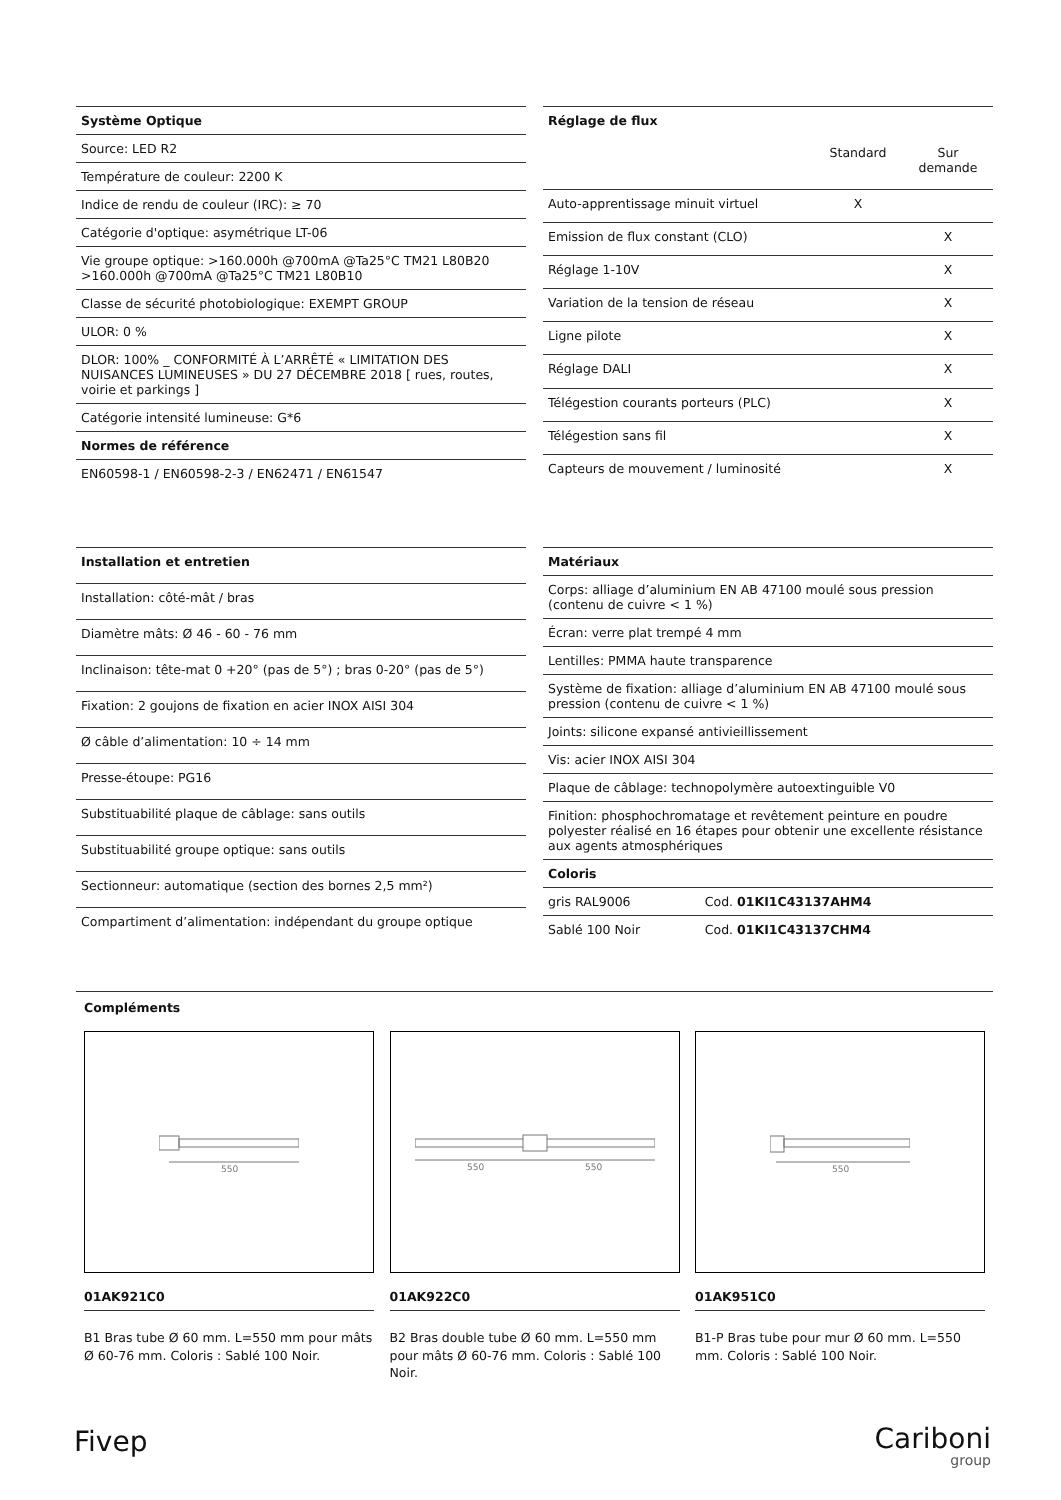| Système Optique |
| --- |
| Source: LED R2 |
| Température de couleur: 2200 K |
| Indice de rendu de couleur (IRC): ≥ 70 |
| Catégorie d'optique: asymétrique LT-06 |
| Vie groupe optique: >160.000h @700mA @Ta25°C TM21 L80B20 >160.000h @700mA @Ta25°C TM21 L80B10 |
| Classe de sécurité photobiologique: EXEMPT GROUP |
| ULOR: 0 % |
| DLOR: 100% _ CONFORMITÉ À L’ARRÊTÉ « LIMITATION DES NUISANCES LUMINEUSES » DU 27 DÉCEMBRE 2018 [ rues, routes, voirie et parkings ] |
| Catégorie intensité lumineuse: G*6 |
| Normes de référence |
| EN60598-1 / EN60598-2-3 / EN62471 / EN61547 |
| Réglage de flux | | |
| --- | --- | --- |
| | Standard | Sur demande |
| Auto-apprentissage minuit virtuel | X | |
| Emission de flux constant (CLO) | | X |
| Réglage 1-10V | | X |
| Variation de la tension de réseau | | X |
| Ligne pilote | | X |
| Réglage DALI | | X |
| Télégestion courants porteurs (PLC) | | X |
| Télégestion sans fil | | X |
| Capteurs de mouvement / luminosité | | X |
| Installation et entretien |
| --- |
| Installation: côté-mât / bras |
| Diamètre mâts: Ø 46 - 60 - 76 mm |
| Inclinaison: tête-mat 0 +20° (pas de 5°) ; bras 0-20° (pas de 5°) |
| Fixation: 2 goujons de fixation en acier INOX AISI 304 |
| Ø câble d’alimentation: 10 ÷ 14 mm |
| Presse-étoupe: PG16 |
| Substituabilité plaque de câblage: sans outils |
| Substituabilité groupe optique: sans outils |
| Sectionneur: automatique (section des bornes 2,5 mm²) |
| Compartiment d’alimentation: indépendant du groupe optique |
| Matériaux | |
| --- | --- |
| Corps: alliage d’aluminium EN AB 47100 moulé sous pression (contenu de cuivre < 1 %) | |
| Écran: verre plat trempé 4 mm | |
| Lentilles: PMMA haute transparence | |
| Système de fixation: alliage d’aluminium EN AB 47100 moulé sous pression (contenu de cuivre < 1 %) | |
| Joints: silicone expansé antivieillissement | |
| Vis: acier INOX AISI 304 | |
| Plaque de câblage: technopolymère autoextinguible V0 | |
| Finition: phosphochromatage et revêtement peinture en poudre polyester réalisé en 16 étapes pour obtenir une excellente résistance aux agents atmosphériques | |
| Coloris | |
| gris RAL9006 | Cod. 01KI1C43137AHM4 |
| Sablé 100 Noir | Cod. 01KI1C43137CHM4 |
Compléments
550
01AK921C0
B1 Bras tube Ø 60 mm. L=550 mm pour mâts Ø 60-76 mm. Coloris : Sablé 100 Noir.
550
550
01AK922C0
B2 Bras double tube Ø 60 mm. L=550 mm pour mâts Ø 60-76 mm. Coloris : Sablé 100 Noir.
550
01AK951C0
B1-P Bras tube pour mur Ø 60 mm. L=550 mm. Coloris : Sablé 100 Noir.
Fivep
Cariboni
group